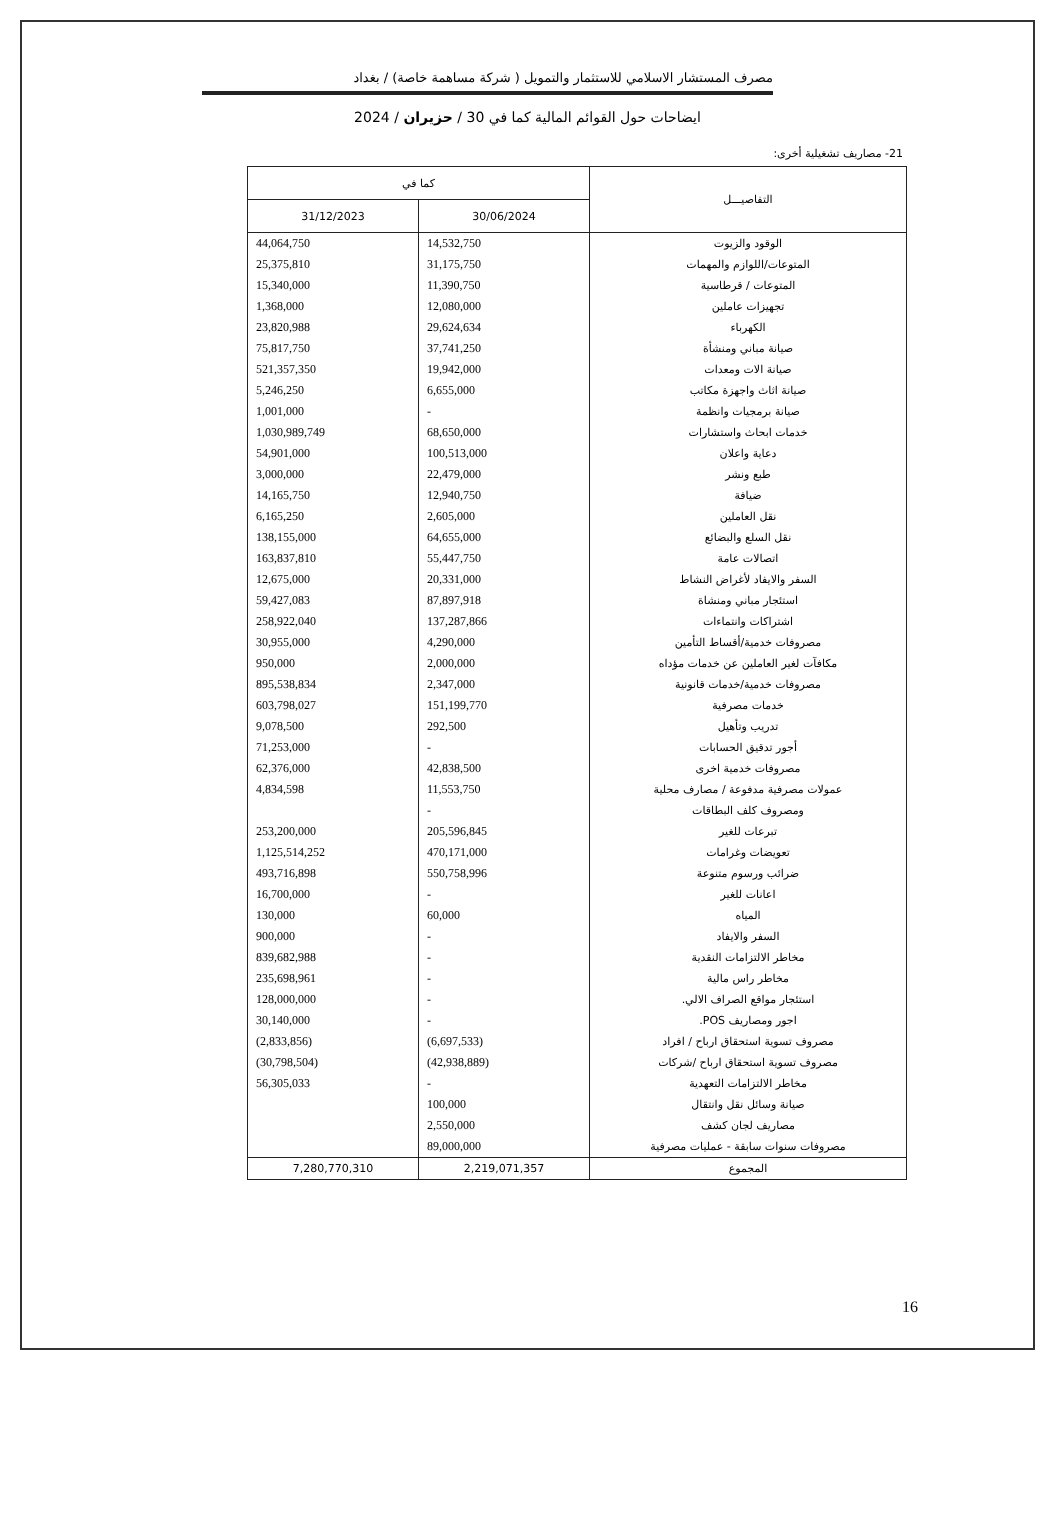مصرف المستشار الاسلامي للاستثمار والتمويل ( شركة مساهمة خاصة) / بغداد
ايضاحات حول القوائم المالية كما في 30 / حزيران / 2024
21- مصاريف تشغيلية أخرى:
| التفاصيـــل | كما في | |
| --- | --- | --- |
| | 30/06/2024 | 31/12/2023 |
| الوقود والزيوت | 14,532,750 | 44,064,750 |
| المتوعات/اللوازم والمهمات | 31,175,750 | 25,375,810 |
| المتوعات / قرطاسية | 11,390,750 | 15,340,000 |
| تجهيزات عاملين | 12,080,000 | 1,368,000 |
| الكهرباء | 29,624,634 | 23,820,988 |
| صيانة مباني ومنشأة | 37,741,250 | 75,817,750 |
| صيانة الات ومعدات | 19,942,000 | 521,357,350 |
| صيانة اثاث واجهزة مكاتب | 6,655,000 | 5,246,250 |
| صيانة برمجيات وانظمة | - | 1,001,000 |
| خدمات ابحاث واستشارات | 68,650,000 | 1,030,989,749 |
| دعاية واعلان | 100,513,000 | 54,901,000 |
| طبع ونشر | 22,479,000 | 3,000,000 |
| ضيافة | 12,940,750 | 14,165,750 |
| نقل العاملين | 2,605,000 | 6,165,250 |
| نقل السلع والبضائع | 64,655,000 | 138,155,000 |
| اتصالات عامة | 55,447,750 | 163,837,810 |
| السفر والايفاد لأغراض النشاط | 20,331,000 | 12,675,000 |
| استئجار مباني ومنشاة | 87,897,918 | 59,427,083 |
| اشتراكات وانتماءات | 137,287,866 | 258,922,040 |
| مصروفات خدمية/أقساط التأمين | 4,290,000 | 30,955,000 |
| مكافآت لغير العاملين عن خدمات مؤداه | 2,000,000 | 950,000 |
| مصروفات خدمية/خدمات قانونية | 2,347,000 | 895,538,834 |
| خدمات مصرفية | 151,199,770 | 603,798,027 |
| تدريب وتأهيل | 292,500 | 9,078,500 |
| أجور تدقيق الحسابات | - | 71,253,000 |
| مصروفات خدمية اخرى | 42,838,500 | 62,376,000 |
| عمولات مصرفية مدفوعة / مصارف محلية | 11,553,750 | 4,834,598 |
| ومصروف كلف البطاقات | - | |
| تبرعات للغير | 205,596,845 | 253,200,000 |
| تعويضات وغرامات | 470,171,000 | 1,125,514,252 |
| ضرائب ورسوم متنوعة | 550,758,996 | 493,716,898 |
| اعانات للغير | - | 16,700,000 |
| المياه | 60,000 | 130,000 |
| السفر والايفاد | - | 900,000 |
| مخاطر الالتزامات النقدية | - | 839,682,988 |
| مخاطر راس مالية | - | 235,698,961 |
| استئجار مواقع الصراف الالي. | - | 128,000,000 |
| اجور ومصاريف POS. | - | 30,140,000 |
| مصروف تسوية استحقاق ارباح / افراد | (6,697,533) | (2,833,856) |
| مصروف تسوية استحقاق ارباح /شركات | (42,938,889) | (30,798,504) |
| مخاطر الالتزامات التعهدية | - | 56,305,033 |
| صيانة وسائل نقل وانتقال | 100,000 | |
| مصاريف لجان كشف | 2,550,000 | |
| مصروفات سنوات سابقة - عمليات مصرفية | 89,000,000 | |
| المجموع | 2,219,071,357 | 7,280,770,310 |
16